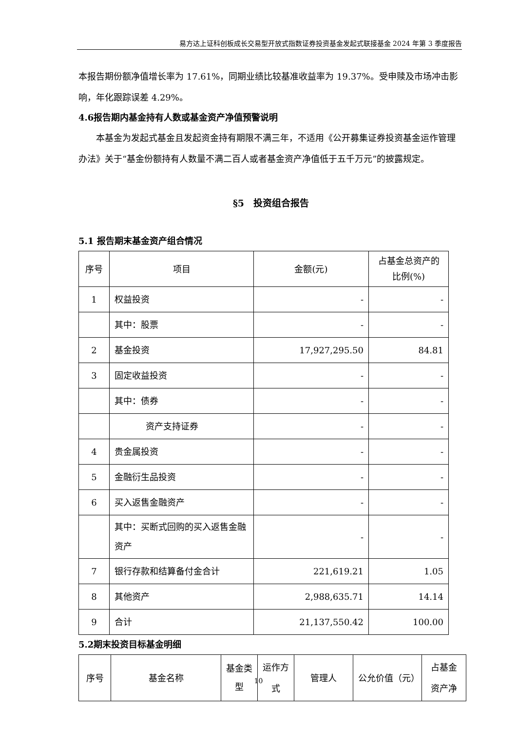易方达上证科创板成长交易型开放式指数证券投资基金发起式联接基金 2024 年第 3 季度报告
本报告期份额净值增长率为 17.61%，同期业绩比较基准收益率为 19.37%。受申赎及市场冲击影响，年化跟踪误差 4.29%。
4.6报告期内基金持有人数或基金资产净值预警说明
本基金为发起式基金且发起资金持有期限不满三年，不适用《公开募集证券投资基金运作管理办法》关于“基金份额持有人数量不满二百人或者基金资产净值低于五千万元”的披露规定。
§5　投资组合报告
5.1 报告期末基金资产组合情况
| 序号 | 项目 | 金额(元) | 占基金总资产的比例(%) |
| 1 | 权益投资 | - | - |
| | 其中：股票 | - | - |
| 2 | 基金投资 | 17,927,295.50 | 84.81 |
| 3 | 固定收益投资 | - | - |
| | 其中：债券 | - | - |
| | 资产支持证券 | - | - |
| 4 | 贵金属投资 | - | - |
| 5 | 金融衍生品投资 | - | - |
| 6 | 买入返售金融资产 | - | - |
| | 其中：买断式回购的买入返售金融资产 | - | - |
| 7 | 银行存款和结算备付金合计 | 221,619.21 | 1.05 |
| 8 | 其他资产 | 2,988,635.71 | 14.14 |
| 9 | 合计 | 21,137,550.42 | 100.00 |
5.2期末投资目标基金明细
| 序号 | 基金名称 | 基金类型 | 运作方式 | 管理人 | 公允价值（元） | 占基金资产净 |
10